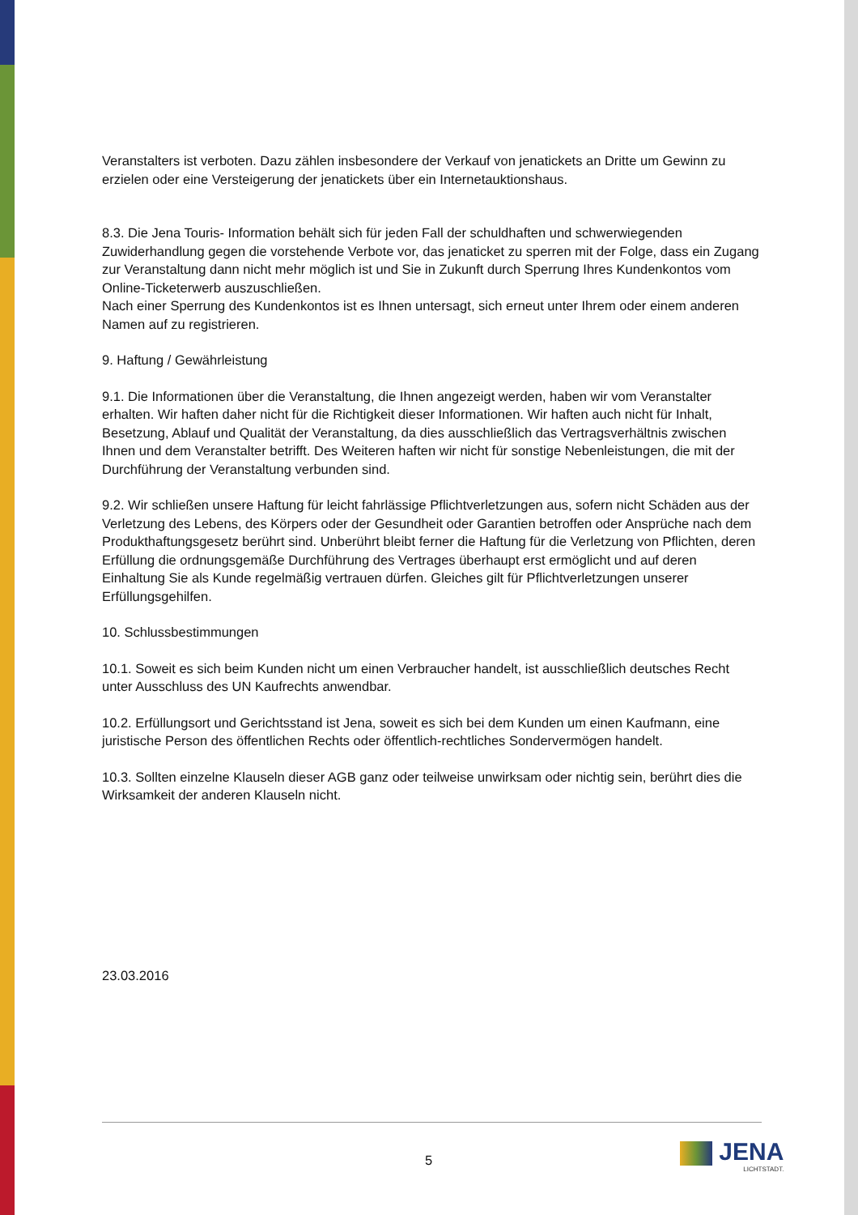Veranstalters ist verboten. Dazu zählen insbesondere der Verkauf von jenatickets an Dritte um Gewinn zu erzielen oder eine Versteigerung der jenatickets über ein Internetauktionshaus.
8.3. Die Jena Touris- Information behält sich für jeden Fall der schuldhaften und schwerwiegenden Zuwiderhandlung gegen die vorstehende Verbote vor, das jenaticket zu sperren mit der Folge, dass ein Zugang zur Veranstaltung dann nicht mehr möglich ist und Sie in Zukunft durch Sperrung Ihres Kundenkontos vom Online-Ticketerwerb auszuschließen.
Nach einer Sperrung des Kundenkontos ist es Ihnen untersagt, sich erneut unter Ihrem oder einem anderen Namen auf zu registrieren.
9. Haftung / Gewährleistung
9.1. Die Informationen über die Veranstaltung, die Ihnen angezeigt werden, haben wir vom Veranstalter erhalten. Wir haften daher nicht für die Richtigkeit dieser Informationen. Wir haften auch nicht für Inhalt, Besetzung, Ablauf und Qualität der Veranstaltung, da dies ausschließlich das Vertragsverhältnis zwischen Ihnen und dem Veranstalter betrifft. Des Weiteren haften wir nicht für sonstige Nebenleistungen, die mit der Durchführung der Veranstaltung verbunden sind.
9.2. Wir schließen unsere Haftung für leicht fahrlässige Pflichtverletzungen aus, sofern nicht Schäden aus der Verletzung des Lebens, des Körpers oder der Gesundheit oder Garantien betroffen oder Ansprüche nach dem Produkthaftungsgesetz berührt sind. Unberührt bleibt ferner die Haftung für die Verletzung von Pflichten, deren Erfüllung die ordnungsgemäße Durchführung des Vertrages überhaupt erst ermöglicht und auf deren Einhaltung Sie als Kunde regelmäßig vertrauen dürfen. Gleiches gilt für Pflichtverletzungen unserer Erfüllungsgehilfen.
10. Schlussbestimmungen
10.1. Soweit es sich beim Kunden nicht um einen Verbraucher handelt, ist ausschließlich deutsches Recht unter Ausschluss des UN Kaufrechts anwendbar.
10.2. Erfüllungsort und Gerichtsstand ist Jena, soweit es sich bei dem Kunden um einen Kaufmann, eine juristische Person des öffentlichen Rechts oder öffentlich-rechtliches Sondervermögen handelt.
10.3. Sollten einzelne Klauseln dieser AGB ganz oder teilweise unwirksam oder nichtig sein, berührt dies die Wirksamkeit der anderen Klauseln nicht.
23.03.2016
5 JENA
LICHTSTADT.